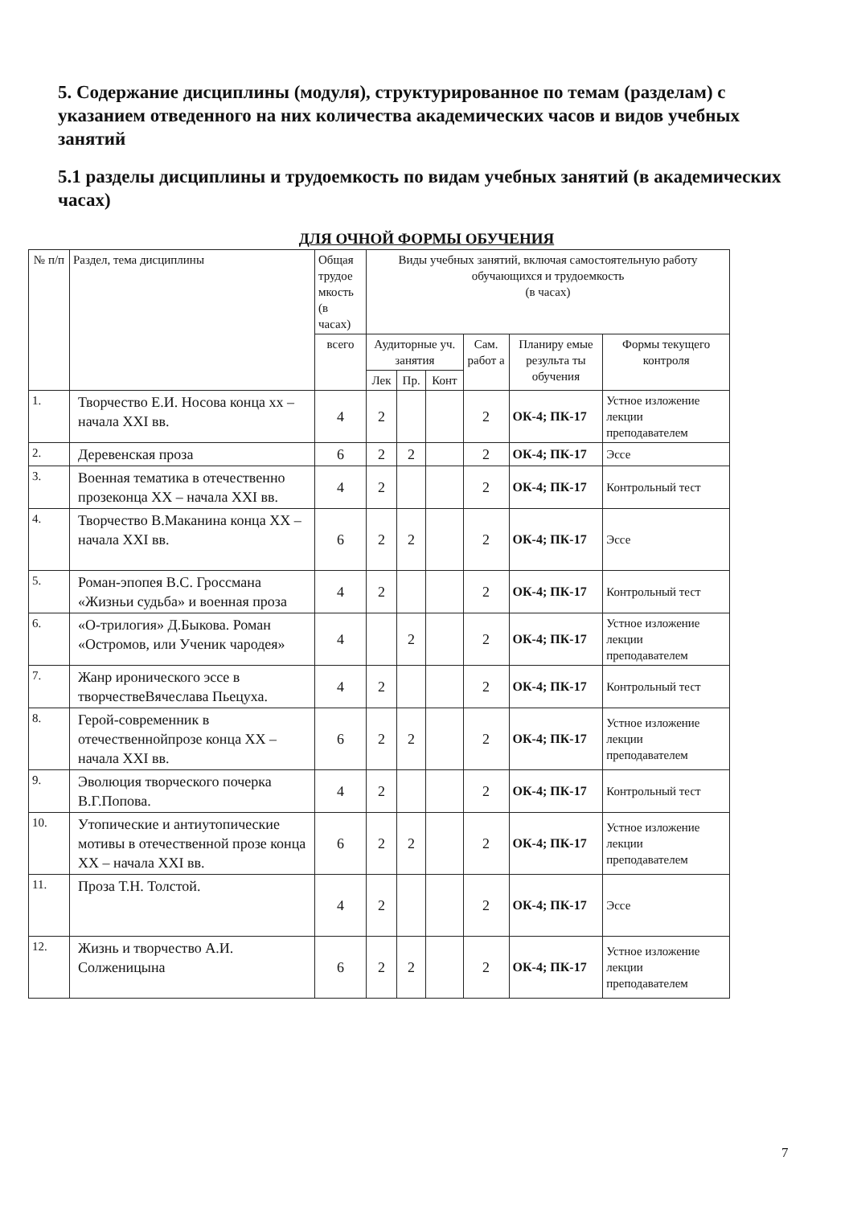5. Содержание дисциплины (модуля), структурированное по темам (разделам) с указанием отведенного на них количества академических часов и видов учебных занятий
5.1 разделы дисциплины и трудоемкость по видам учебных занятий (в академических часах)
ДЛЯ ОЧНОЙ ФОРМЫ ОБУЧЕНИЯ
| № п/п | Раздел, тема дисциплины | Общая трудое мкость (в часах) | Виды учебных занятий, включая самостоятельную работу обучающихся и трудоемкость (в часах) | | | | | |
| --- | --- | --- | --- | --- | --- | --- | --- | --- |
| | | всего | Аудиторные уч. занятия | | | Сам. работ а | Планиру емые результа ты обучения | Формы текущего контроля |
| | | | Лек | Пр. | Конт | | | |
| 1. | Творчество Е.И. Носова конца хх –начала XXI вв. | 4 | 2 | | | 2 | ОК-4; ПК-17 | Устное изложение лекции преподавателем |
| 2. | Деревенская проза | 6 | 2 | 2 | | 2 | ОК-4; ПК-17 | Эссе |
| 3. | Военная тематика в отечественно прозеконца XX – начала XXI вв. | 4 | 2 | | | 2 | ОК-4; ПК-17 | Контрольный тест |
| 4. | Творчество В.Маканина конца XX –начала XXI вв. | 6 | 2 | 2 | | 2 | ОК-4; ПК-17 | Эссе |
| 5. | Роман-эпопея В.С. Гроссмана «Жизньи судьба» и военная проза | 4 | 2 | | | 2 | ОК-4; ПК-17 | Контрольный тест |
| 6. | «О-трилогия» Д.Быкова. Роман «Остромов, или Ученик чародея» | 4 | | 2 | | 2 | ОК-4; ПК-17 | Устное изложение лекции преподавателем |
| 7. | Жанр иронического эссе в творчествеВячеслава Пьецуха. | 4 | 2 | | | 2 | ОК-4; ПК-17 | Контрольный тест |
| 8. | Герой-современник в отечественнойпрозе конца XX – начала XXI вв. | 6 | 2 | 2 | | 2 | ОК-4; ПК-17 | Устное изложение лекции преподавателем |
| 9. | Эволюция творческого почерка В.Г.Попова. | 4 | 2 | | | 2 | ОК-4; ПК-17 | Контрольный тест |
| 10. | Утопические и антиутопические мотивы в отечественной прозе конца XX – начала XXI вв. | 6 | 2 | 2 | | 2 | ОК-4; ПК-17 | Устное изложение лекции преподавателем |
| 11. | Проза Т.Н. Толстой. | 4 | 2 | | | 2 | ОК-4; ПК-17 | Эссе |
| 12. | Жизнь и творчество А.И. Солженицына | 6 | 2 | 2 | | 2 | ОК-4; ПК-17 | Устное изложение лекции преподавателем |
7